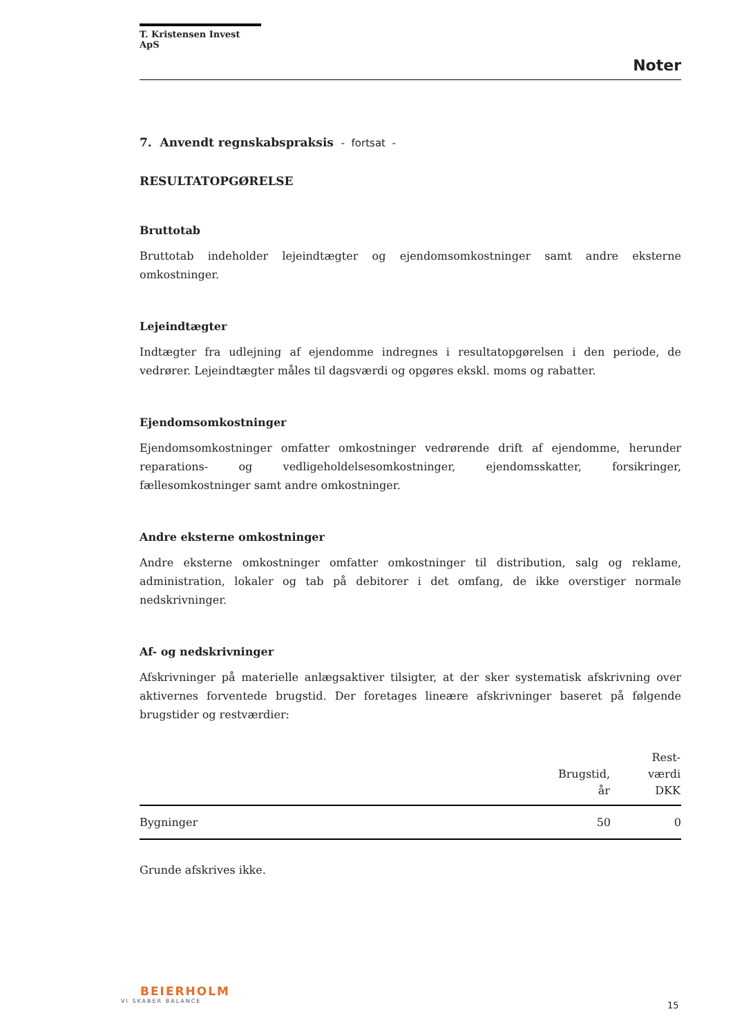T. Kristensen Invest ApS
Noter
7. Anvendt regnskabspraksis - fortsat -
RESULTATOPGØRELSE
Bruttotab
Bruttotab indeholder lejeindtægter og ejendomsomkostninger samt andre eksterne omkostninger.
Lejeindtægter
Indtægter fra udlejning af ejendomme indregnes i resultatopgørelsen i den periode, de vedrører. Lejeindtægter måles til dagsværdi og opgøres ekskl. moms og rabatter.
Ejendomsomkostninger
Ejendomsomkostninger omfatter omkostninger vedrørende drift af ejendomme, herunder reparations- og vedligeholdelsesomkostninger, ejendomsskatter, forsikringer, fællesomkostninger samt andre omkostninger.
Andre eksterne omkostninger
Andre eksterne omkostninger omfatter omkostninger til distribution, salg og reklame, administration, lokaler og tab på debitorer i det omfang, de ikke overstiger normale nedskrivninger.
Af- og nedskrivninger
Afskrivninger på materielle anlægsaktiver tilsigter, at der sker systematisk afskrivning over aktivernes forventede brugstid. Der foretages lineære afskrivninger baseret på følgende brugstider og restværdier:
| | Brugstid, år | Rest- værdi DKK |
| --- | --- | --- |
| Bygninger | 50 | 0 |
Grunde afskrives ikke.
BEIERHOLM
VI SKABER BALANCE
15